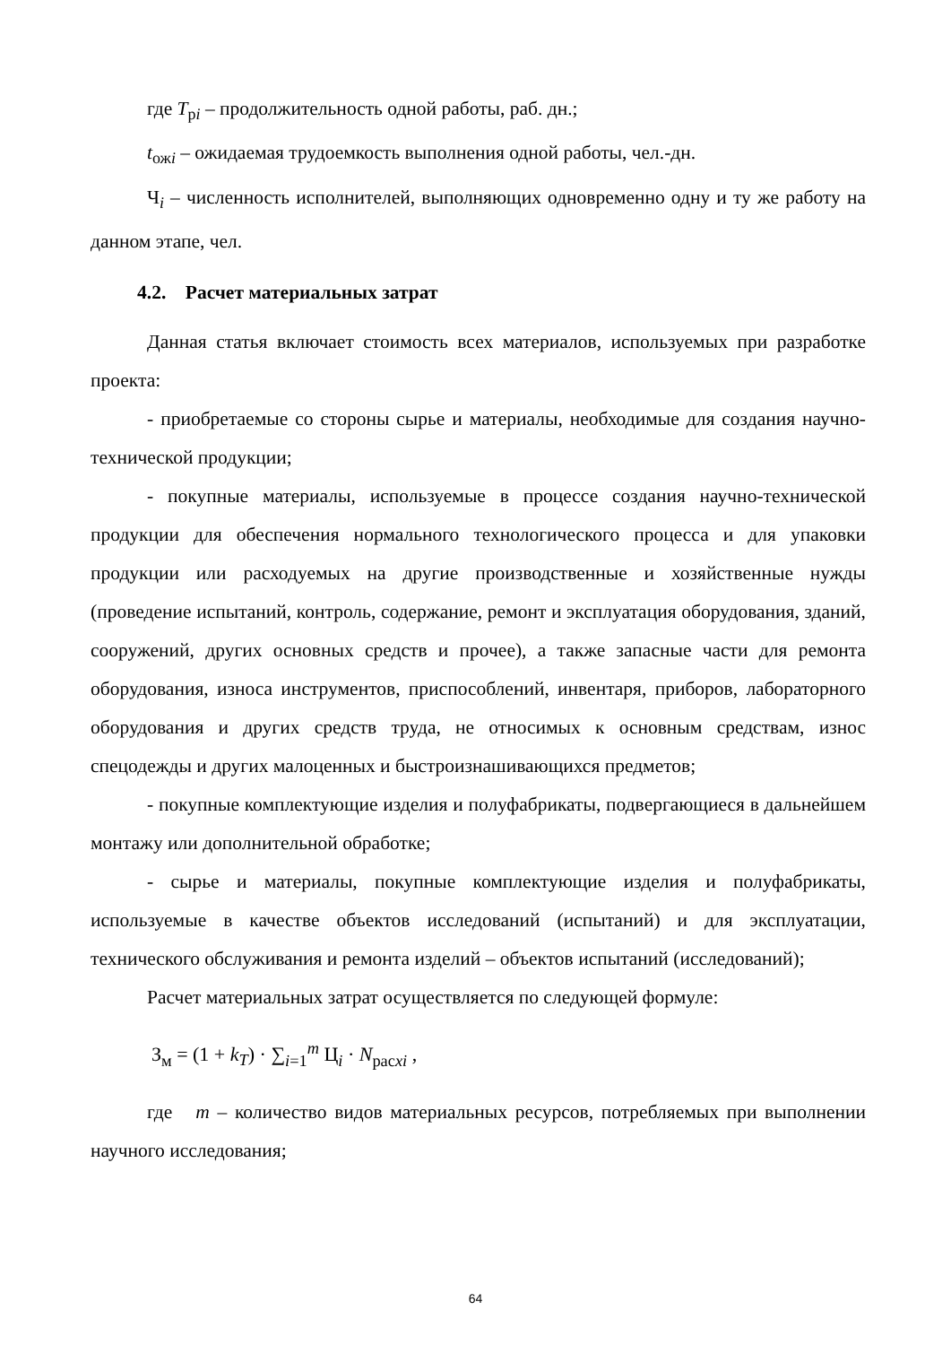где T<sub>рi</sub> – продолжительность одной работы, раб. дн.;
t<sub>ожi</sub> – ожидаемая трудоемкость выполнения одной работы, чел.-дн.
Ч<sub>i</sub> – численность исполнителей, выполняющих одновременно одну и ту же работу на данном этапе, чел.
4.2. Расчет материальных затрат
Данная статья включает стоимость всех материалов, используемых при разработке проекта:
- приобретаемые со стороны сырье и материалы, необходимые для создания научно-технической продукции;
- покупные материалы, используемые в процессе создания научно-технической продукции для обеспечения нормального технологического процесса и для упаковки продукции или расходуемых на другие производственные и хозяйственные нужды (проведение испытаний, контроль, содержание, ремонт и эксплуатация оборудования, зданий, сооружений, других основных средств и прочее), а также запасные части для ремонта оборудования, износа инструментов, приспособлений, инвентаря, приборов, лабораторного оборудования и других средств труда, не относимых к основным средствам, износ спецодежды и других малоценных и быстроизнашивающихся предметов;
- покупные комплектующие изделия и полуфабрикаты, подвергающиеся в дальнейшем монтажу или дополнительной обработке;
- сырье и материалы, покупные комплектующие изделия и полуфабрикаты, используемые в качестве объектов исследований (испытаний) и для эксплуатации, технического обслуживания и ремонта изделий – объектов испытаний (исследований);
Расчет материальных затрат осуществляется по следующей формуле:
З<sub>м</sub> = (1 + k<sub>T</sub>) · ∑<sub>i=1</sub><sup>m</sup> Ц<sub>i</sub> · N<sub>расxi</sub> ,
где m – количество видов материальных ресурсов, потребляемых при выполнении научного исследования;
64